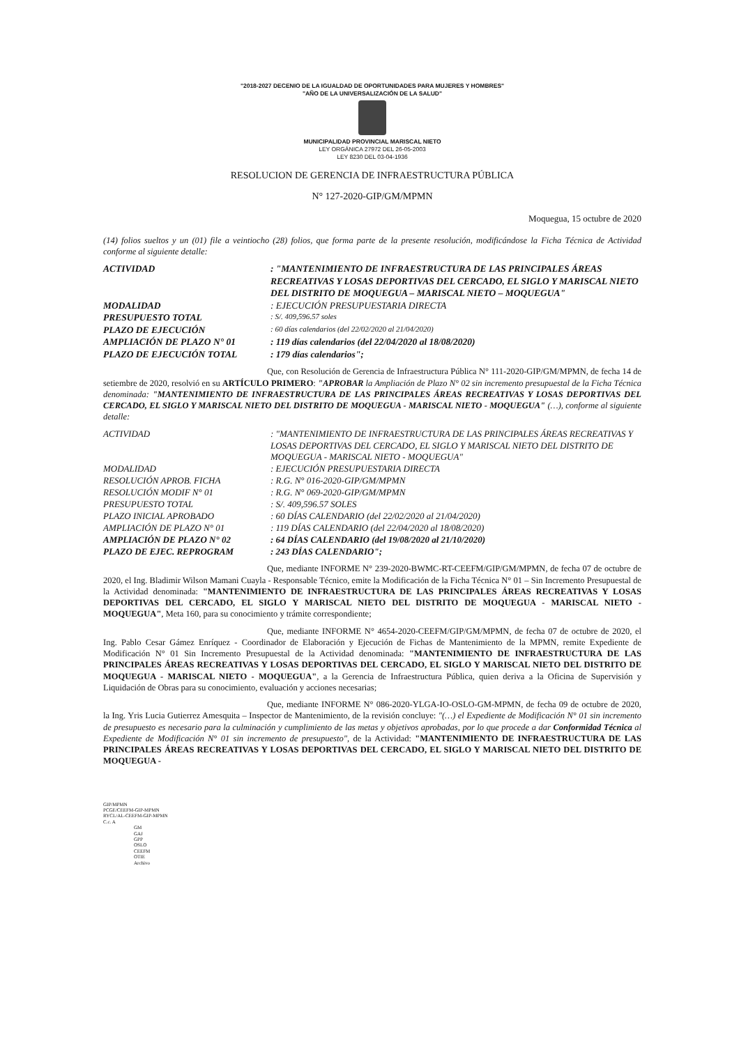"2018-2027 DECENIO DE LA IGUALDAD DE OPORTUNIDADES PARA MUJERES Y HOMBRES"
"AÑO DE LA UNIVERSALIZACIÓN DE LA SALUD"
MUNICIPALIDAD PROVINCIAL MARISCAL NIETO
LEY ORGÁNICA 27972 DEL 26-05-2003
LEY 8230 DEL 03-04-1936
RESOLUCION DE GERENCIA DE INFRAESTRUCTURA PÚBLICA
N° 127-2020-GIP/GM/MPMN
Moquegua, 15 octubre de 2020
(14) folios sueltos y un (01) file a veintiocho (28) folios, que forma parte de la presente resolución, modificándose la Ficha Técnica de Actividad conforme al siguiente detalle:
ACTIVIDAD : "MANTENIMIENTO DE INFRAESTRUCTURA DE LAS PRINCIPALES ÁREAS RECREATIVAS Y LOSAS DEPORTIVAS DEL CERCADO, EL SIGLO Y MARISCAL NIETO DEL DISTRITO DE MOQUEGUA – MARISCAL NIETO – MOQUEGUA"
MODALIDAD : EJECUCIÓN PRESUPUESTARIA DIRECTA
PRESUPUESTO TOTAL
: S/. 409,596.57 soles
PLAZO DE EJECUCIÓN
: 60 días calendarios (del 22/02/2020 al 21/04/2020)
AMPLIACIÓN DE PLAZO N° 01 : 119 días calendarios (del 22/04/2020 al 18/08/2020)
PLAZO DE EJECUCIÓN TOTAL : 179 días calendarios";
Que, con Resolución de Gerencia de Infraestructura Pública N° 111-2020-GIP/GM/MPMN, de fecha 14 de setiembre de 2020, resolvió en su ARTÍCULO PRIMERO: "APROBAR la Ampliación de Plazo N° 02 sin incremento presupuestal de la Ficha Técnica denominada: "MANTENIMIENTO DE INFRAESTRUCTURA DE LAS PRINCIPALES ÁREAS RECREATIVAS Y LOSAS DEPORTIVAS DEL CERCADO, EL SIGLO Y MARISCAL NIETO DEL DISTRITO DE MOQUEGUA - MARISCAL NIETO - MOQUEGUA" (…), conforme al siguiente detalle:
ACTIVIDAD : "MANTENIMIENTO DE INFRAESTRUCTURA DE LAS PRINCIPALES ÁREAS RECREATIVAS Y LOSAS DEPORTIVAS DEL CERCADO, EL SIGLO Y MARISCAL NIETO DEL DISTRITO DE MOQUEGUA - MARISCAL NIETO - MOQUEGUA"
MODALIDAD : EJECUCIÓN PRESUPUESTARIA DIRECTA
RESOLUCIÓN APROB. FICHA : R.G. N° 016-2020-GIP/GM/MPMN
RESOLUCIÓN MODIF N° 01 : R.G. N° 069-2020-GIP/GM/MPMN
PRESUPUESTO TOTAL : S/. 409,596.57 SOLES
PLAZO INICIAL APROBADO : 60 DÍAS CALENDARIO (del 22/02/2020 al 21/04/2020)
AMPLIACIÓN DE PLAZO N° 01 : 119 DÍAS CALENDARIO (del 22/04/2020 al 18/08/2020)
AMPLIACIÓN DE PLAZO N° 02 : 64 DÍAS CALENDARIO (del 19/08/2020 al 21/10/2020)
PLAZO DE EJEC. REPROGRAM : 243 DÍAS CALENDARIO";
Que, mediante INFORME N° 239-2020-BWMC-RT-CEEFM/GIP/GM/MPMN, de fecha 07 de octubre de 2020, el Ing. Bladimir Wilson Mamani Cuayla - Responsable Técnico, emite la Modificación de la Ficha Técnica N° 01 – Sin Incremento Presupuestal de la Actividad denominada: "MANTENIMIENTO DE INFRAESTRUCTURA DE LAS PRINCIPALES ÁREAS RECREATIVAS Y LOSAS DEPORTIVAS DEL CERCADO, EL SIGLO Y MARISCAL NIETO DEL DISTRITO DE MOQUEGUA - MARISCAL NIETO - MOQUEGUA", Meta 160, para su conocimiento y trámite correspondiente;
Que, mediante INFORME N° 4654-2020-CEEFM/GIP/GM/MPMN, de fecha 07 de octubre de 2020, el Ing. Pablo Cesar Gámez Enríquez - Coordinador de Elaboración y Ejecución de Fichas de Mantenimiento de la MPMN, remite Expediente de Modificación N° 01 Sin Incremento Presupuestal de la Actividad denominada: "MANTENIMIENTO DE INFRAESTRUCTURA DE LAS PRINCIPALES ÁREAS RECREATIVAS Y LOSAS DEPORTIVAS DEL CERCADO, EL SIGLO Y MARISCAL NIETO DEL DISTRITO DE MOQUEGUA - MARISCAL NIETO - MOQUEGUA", a la Gerencia de Infraestructura Pública, quien deriva a la Oficina de Supervisión y Liquidación de Obras para su conocimiento, evaluación y acciones necesarias;
Que, mediante INFORME N° 086-2020-YLGA-IO-OSLO-GM-MPMN, de fecha 09 de octubre de 2020, la Ing. Yris Lucia Gutierrez Amesquita – Inspector de Mantenimiento, de la revisión concluye: "(…) el Expediente de Modificación N° 01 sin incremento de presupuesto es necesario para la culminación y cumplimiento de las metas y objetivos aprobadas, por lo que procede a dar Conformidad Técnica al Expediente de Modificación N° 01 sin incremento de presupuesto", de la Actividad: "MANTENIMIENTO DE INFRAESTRUCTURA DE LAS PRINCIPALES ÁREAS RECREATIVAS Y LOSAS DEPORTIVAS DEL CERCADO, EL SIGLO Y MARISCAL NIETO DEL DISTRITO DE MOQUEGUA -
GIP/MPMN
PCGE/CEEFM-GIP-MPMN
RYCL/AL-CEEFM-GIP-MPMN
C.c. A
GM
GAJ
GPP
OSLO
CEEFM
OTIE
Archivo